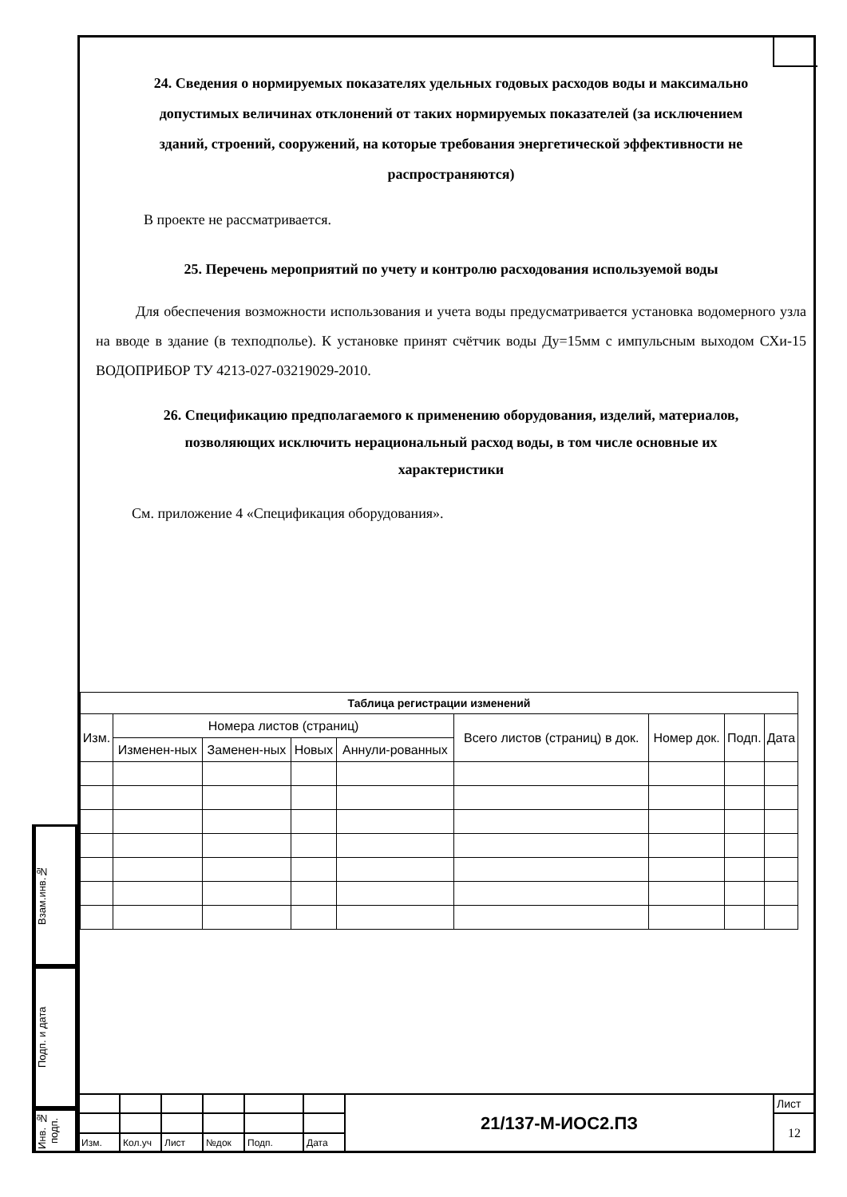Взам.инв.№
Подп. и дата
Инв. № подп.
24. Сведения о нормируемых показателях удельных годовых расходов воды и максимально допустимых величинах отклонений от таких нормируемых показателей (за исключением зданий, строений, сооружений, на которые требования энергетической эффективности не распространяются)
В проекте не рассматривается.
25. Перечень мероприятий по учету и контролю расходования используемой воды
Для обеспечения возможности использования и учета воды предусматривается установка водомерного узла на вводе в здание (в техподполье). К установке принят счётчик воды Ду=15мм с импульсным выходом СХи-15 ВОДОПРИБОР ТУ 4213-027-03219029-2010.
26. Спецификацию предполагаемого к применению оборудования, изделий, материалов, позволяющих исключить нерациональный расход воды, в том числе основные их характеристики
См. приложение 4 «Спецификация оборудования».
| Таблица регистрации изменений | | | | | | | | |
| --- | --- | --- | --- | --- | --- | --- | --- | --- |
| Изм. | Номера листов (страниц) | | | | Всего листов (страниц) в док. | Номер док. | Подп. | Дата |
| | Изменен-ных | Заменен-ных | Новых | Аннули-рованных | | | | |
| | | | | | | 21/137-М-ИОС2.ПЗ | Лист |
| | | | | | | | 12 |
| Изм. | Кол.уч | Лист | №док | Подп. | Дата | | |